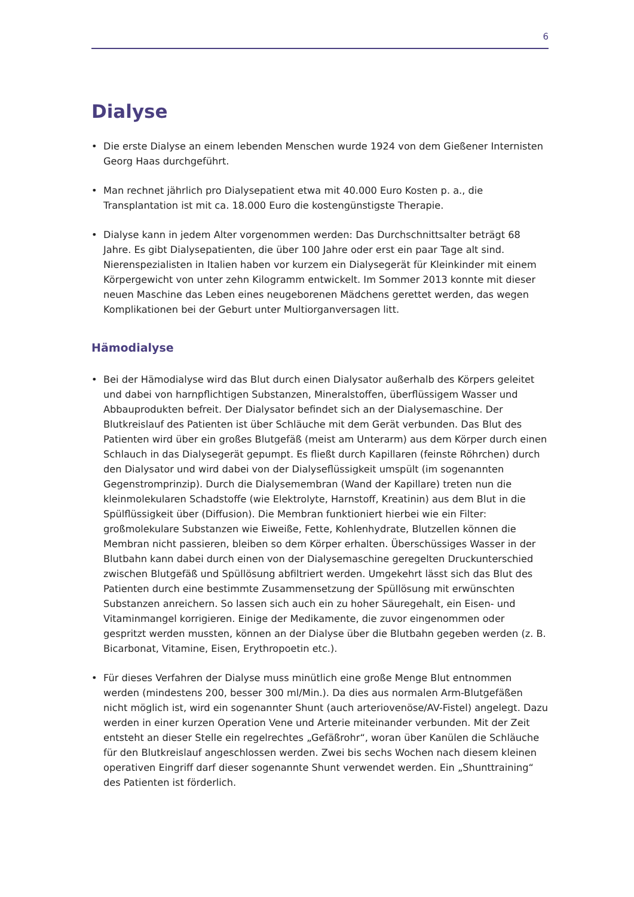6
Dialyse
• Die erste Dialyse an einem lebenden Menschen wurde 1924 von dem Gießener Internisten Georg Haas durchgeführt.
• Man rechnet jährlich pro Dialysepatient etwa mit 40.000 Euro Kosten p. a., die Transplantation ist mit ca. 18.000 Euro die kostengünstigste Therapie.
• Dialyse kann in jedem Alter vorgenommen werden: Das Durchschnittsalter beträgt 68 Jahre. Es gibt Dialysepatienten, die über 100 Jahre oder erst ein paar Tage alt sind. Nierenspezialisten in Italien haben vor kurzem ein Dialysegerät für Kleinkinder mit einem Körpergewicht von unter zehn Kilogramm entwickelt. Im Sommer 2013 konnte mit dieser neuen Maschine das Leben eines neugeborenen Mädchens gerettet werden, das wegen Komplikationen bei der Geburt unter Multiorganversagen litt.
Hämodialyse
• Bei der Hämodialyse wird das Blut durch einen Dialysator außerhalb des Körpers geleitet und dabei von harnpflichtigen Substanzen, Mineralstoffen, überflüssigem Wasser und Abbauprodukten befreit. Der Dialysator befindet sich an der Dialysemaschine. Der Blutkreislauf des Patienten ist über Schläuche mit dem Gerät verbunden. Das Blut des Patienten wird über ein großes Blutgefäß (meist am Unterarm) aus dem Körper durch einen Schlauch in das Dialysegerät gepumpt. Es fließt durch Kapillaren (feinste Röhrchen) durch den Dialysator und wird dabei von der Dialyseflüssigkeit umspült (im sogenannten Gegenstromprinzip). Durch die Dialysemembran (Wand der Kapillare) treten nun die kleinmolekularen Schadstoffe (wie Elektrolyte, Harnstoff, Kreatinin) aus dem Blut in die Spülflüssigkeit über (Diffusion). Die Membran funktioniert hierbei wie ein Filter: großmolekulare Substanzen wie Eiweiße, Fette, Kohlenhydrate, Blutzellen können die Membran nicht passieren, bleiben so dem Körper erhalten. Überschüssiges Wasser in der Blutbahn kann dabei durch einen von der Dialysemaschine geregelten Druckunterschied zwischen Blutgefäß und Spüllösung abfiltriert werden. Umgekehrt lässt sich das Blut des Patienten durch eine bestimmte Zusammensetzung der Spüllösung mit erwünschten Substanzen anreichern. So lassen sich auch ein zu hoher Säuregehalt, ein Eisen- und Vitaminmangel korrigieren. Einige der Medikamente, die zuvor eingenommen oder gespritzt werden mussten, können an der Dialyse über die Blutbahn gegeben werden (z. B. Bicarbonat, Vitamine, Eisen, Erythropoetin etc.).
• Für dieses Verfahren der Dialyse muss minütlich eine große Menge Blut entnommen werden (mindestens 200, besser 300 ml/Min.). Da dies aus normalen Arm-Blutgefäßen nicht möglich ist, wird ein sogenannter Shunt (auch arteriovenöse/AV-Fistel) angelegt. Dazu werden in einer kurzen Operation Vene und Arterie miteinander verbunden. Mit der Zeit entsteht an dieser Stelle ein regelrechtes „Gefäßrohr“, woran über Kanülen die Schläuche für den Blutkreislauf angeschlossen werden. Zwei bis sechs Wochen nach diesem kleinen operativen Eingriff darf dieser sogenannte Shunt verwendet werden. Ein „Shunttraining“ des Patienten ist förderlich.